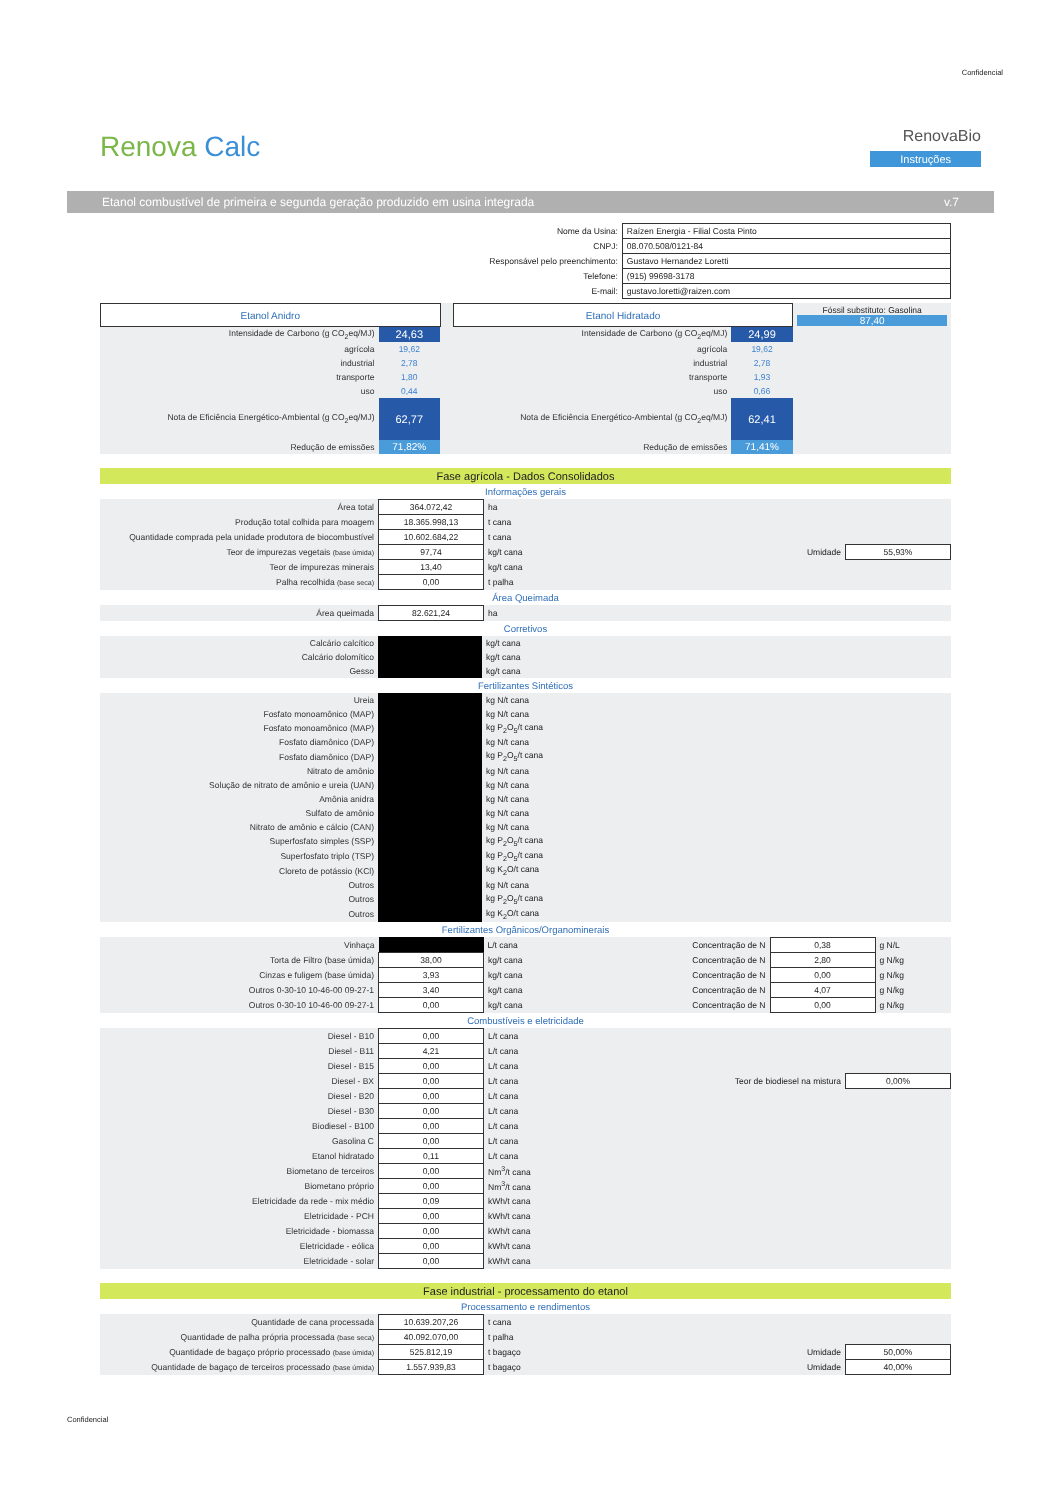Confidencial
Renova Calc
RenovaBio
Instruções
Etanol combustível de primeira e segunda geração produzido em usina integrada v.7
| Nome da Usina: | Raízen Energia - Filial Costa Pinto |
| CNPJ: | 08.070.508/0121-84 |
| Responsável pelo preenchimento: | Gustavo Hernandez Loretti |
| Telefone: | (915) 99698-3178 |
| E-mail: | gustavo.loretti@raizen.com |
| Etanol Anidro | | | Etanol Hidratado | | Fóssil substituto: Gasolina 87,40 |
| Intensidade de Carbono (g CO<sub>2</sub>eq/MJ) | 24,63 | | Intensidade de Carbono (g CO<sub>2</sub>eq/MJ) | 24,99 | |
| agrícola | 19,62 | | agrícola | 19,62 | |
| industrial | 2,78 | | industrial | 2,78 | |
| transporte | 1,80 | | transporte | 1,93 | |
| uso | 0,44 | | uso | 0,66 | |
| Nota de Eficiência Energético-Ambiental (g CO<sub>2</sub>eq/MJ) | 62,77 | | Nota de Eficiência Energético-Ambiental (g CO<sub>2</sub>eq/MJ) | 62,41 | |
| Redução de emissões | 71,82% | | Redução de emissões | 71,41% | |
Fase agrícola - Dados Consolidados
Informações gerais
| Área total | 364.072,42 | ha | | |
| Produção total colhida para moagem | 18.365.998,13 | t cana | | |
| Quantidade comprada pela unidade produtora de biocombustível | 10.602.684,22 | t cana | | |
| Teor de impurezas vegetais (base úmida) | 97,74 | kg/t cana | Umidade | 55,93% |
| Teor de impurezas minerais | 13,40 | kg/t cana | | |
| Palha recolhida (base seca) | 0,00 | t palha | | |
Área Queimada
| Área queimada | 82.621,24 | ha |
Corretivos
| Calcário calcítico | | kg/t cana |
| Calcário dolomítico | | kg/t cana |
| Gesso | | kg/t cana |
Fertilizantes Sintéticos
| Ureia | | kg N/t cana |
| Fosfato monoamônico (MAP) | | kg N/t cana |
| Fosfato monoamônico (MAP) | | kg P<sub>2</sub>O<sub>5</sub>/t cana |
| Fosfato diamônico (DAP) | | kg N/t cana |
| Fosfato diamônico (DAP) | | kg P<sub>2</sub>O<sub>5</sub>/t cana |
| Nitrato de amônio | | kg N/t cana |
| Solução de nitrato de amônio e ureia (UAN) | | kg N/t cana |
| Amônia anidra | | kg N/t cana |
| Sulfato de amônio | | kg N/t cana |
| Nitrato de amônio e cálcio (CAN) | | kg N/t cana |
| Superfosfato simples (SSP) | | kg P<sub>2</sub>O<sub>5</sub>/t cana |
| Superfosfato triplo (TSP) | | kg P<sub>2</sub>O<sub>5</sub>/t cana |
| Cloreto de potássio (KCl) | | kg K<sub>2</sub>O/t cana |
| Outros | | kg N/t cana |
| Outros | | kg P<sub>2</sub>O<sub>5</sub>/t cana |
| Outros | | kg K<sub>2</sub>O/t cana |
Fertilizantes Orgânicos/Organominerais
| Vinhaça | | L/t cana | Concentração de N | 0,38 | g N/L |
| Torta de Filtro (base úmida) | 38,00 | kg/t cana | Concentração de N | 2,80 | g N/kg |
| Cinzas e fuligem (base úmida) | 3,93 | kg/t cana | Concentração de N | 0,00 | g N/kg |
| Outros 0-30-10 10-46-00 09-27-1 | 3,40 | kg/t cana | Concentração de N | 4,07 | g N/kg |
| Outros 0-30-10 10-46-00 09-27-1 | 0,00 | kg/t cana | Concentração de N | 0,00 | g N/kg |
Combustíveis e eletricidade
| Diesel - B10 | 0,00 | L/t cana | | |
| Diesel - B11 | 4,21 | L/t cana | | |
| Diesel - B15 | 0,00 | L/t cana | | |
| Diesel - BX | 0,00 | L/t cana | Teor de biodiesel na mistura | 0,00% |
| Diesel - B20 | 0,00 | L/t cana | | |
| Diesel - B30 | 0,00 | L/t cana | | |
| Biodiesel - B100 | 0,00 | L/t cana | | |
| Gasolina C | 0,00 | L/t cana | | |
| Etanol hidratado | 0,11 | L/t cana | | |
| Biometano de terceiros | 0,00 | Nm<sup>3</sup>/t cana | | |
| Biometano próprio | 0,00 | Nm<sup>3</sup>/t cana | | |
| Eletricidade da rede - mix médio | 0,09 | kWh/t cana | | |
| Eletricidade - PCH | 0,00 | kWh/t cana | | |
| Eletricidade - biomassa | 0,00 | kWh/t cana | | |
| Eletricidade - eólica | 0,00 | kWh/t cana | | |
| Eletricidade - solar | 0,00 | kWh/t cana | | |
Fase industrial - processamento do etanol
Processamento e rendimentos
| Quantidade de cana processada | 10.639.207,26 | t cana | | |
| Quantidade de palha própria processada (base seca) | 40.092.070,00 | t palha | | |
| Quantidade de bagaço próprio processado (base úmida) | 525.812,19 | t bagaço | Umidade | 50,00% |
| Quantidade de bagaço de terceiros processado (base úmida) | 1.557.939,83 | t bagaço | Umidade | 40,00% |
Confidencial